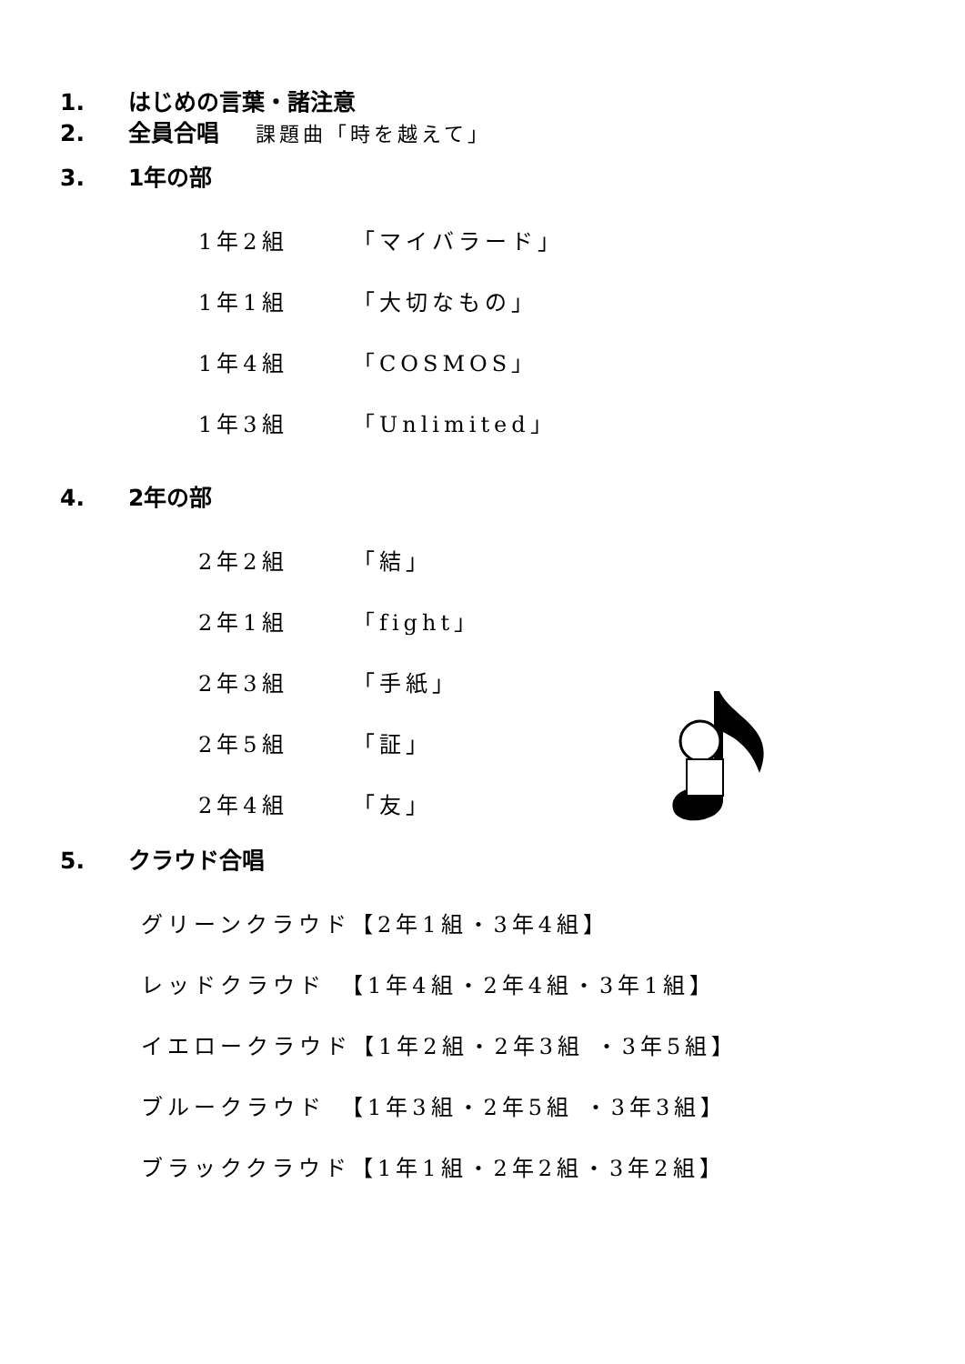1. はじめの言葉・諸注意
2. 全員合唱 課題曲「時を越えて」
3. 1年の部
1年2組 「マイバラード」
1年1組 「大切なもの」
1年4組 「COSMOS」
1年3組 「Unlimited」
4. 2年の部
2年2組 「結」
2年1組 「fight」
2年3組 「手紙」
2年5組 「証」
2年4組 「友」
5. クラウド合唱
グリーンクラウド【2年1組・3年4組】
レッドクラウド　【1年4組・2年4組・3年1組】
イエロークラウド【1年2組・2年3組 ・3年5組】
ブルークラウド　【1年3組・2年5組 ・3年3組】
ブラッククラウド【1年1組・2年2組・3年2組】